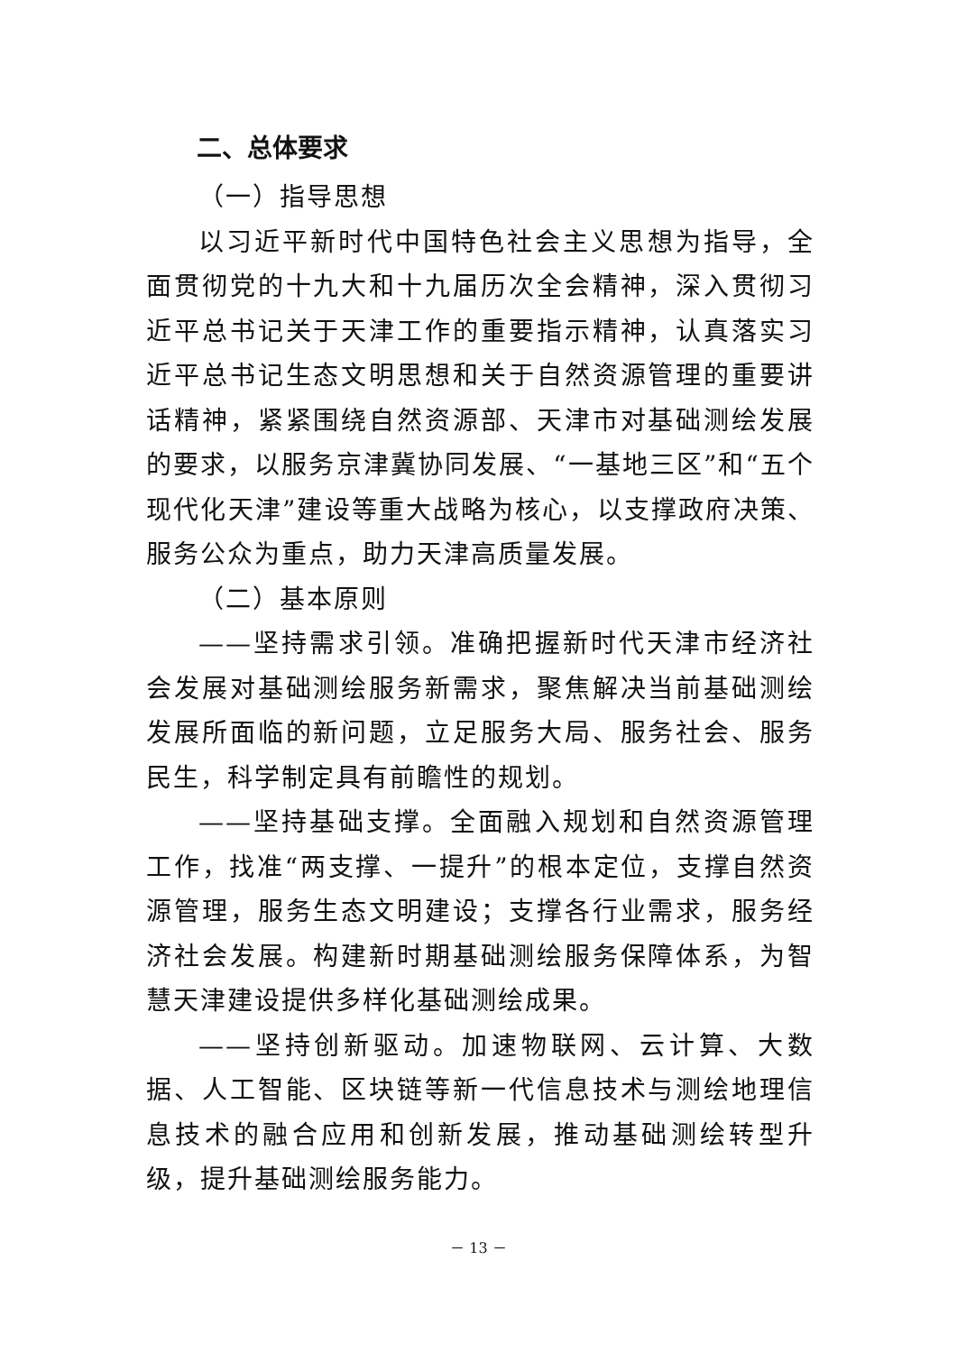二、总体要求
（一）指导思想
以习近平新时代中国特色社会主义思想为指导，全面贯彻党的十九大和十九届历次全会精神，深入贯彻习近平总书记关于天津工作的重要指示精神，认真落实习近平总书记生态文明思想和关于自然资源管理的重要讲话精神，紧紧围绕自然资源部、天津市对基础测绘发展的要求，以服务京津冀协同发展、“一基地三区”和“五个现代化天津”建设等重大战略为核心，以支撑政府决策、服务公众为重点，助力天津高质量发展。
（二）基本原则
——坚持需求引领。准确把握新时代天津市经济社会发展对基础测绘服务新需求，聚焦解决当前基础测绘发展所面临的新问题，立足服务大局、服务社会、服务民生，科学制定具有前瞻性的规划。
——坚持基础支撑。全面融入规划和自然资源管理工作，找准“两支撑、一提升”的根本定位，支撑自然资源管理，服务生态文明建设；支撑各行业需求，服务经济社会发展。构建新时期基础测绘服务保障体系，为智慧天津建设提供多样化基础测绘成果。
——坚持创新驱动。加速物联网、云计算、大数据、人工智能、区块链等新一代信息技术与测绘地理信息技术的融合应用和创新发展，推动基础测绘转型升级，提升基础测绘服务能力。
－ 13 －